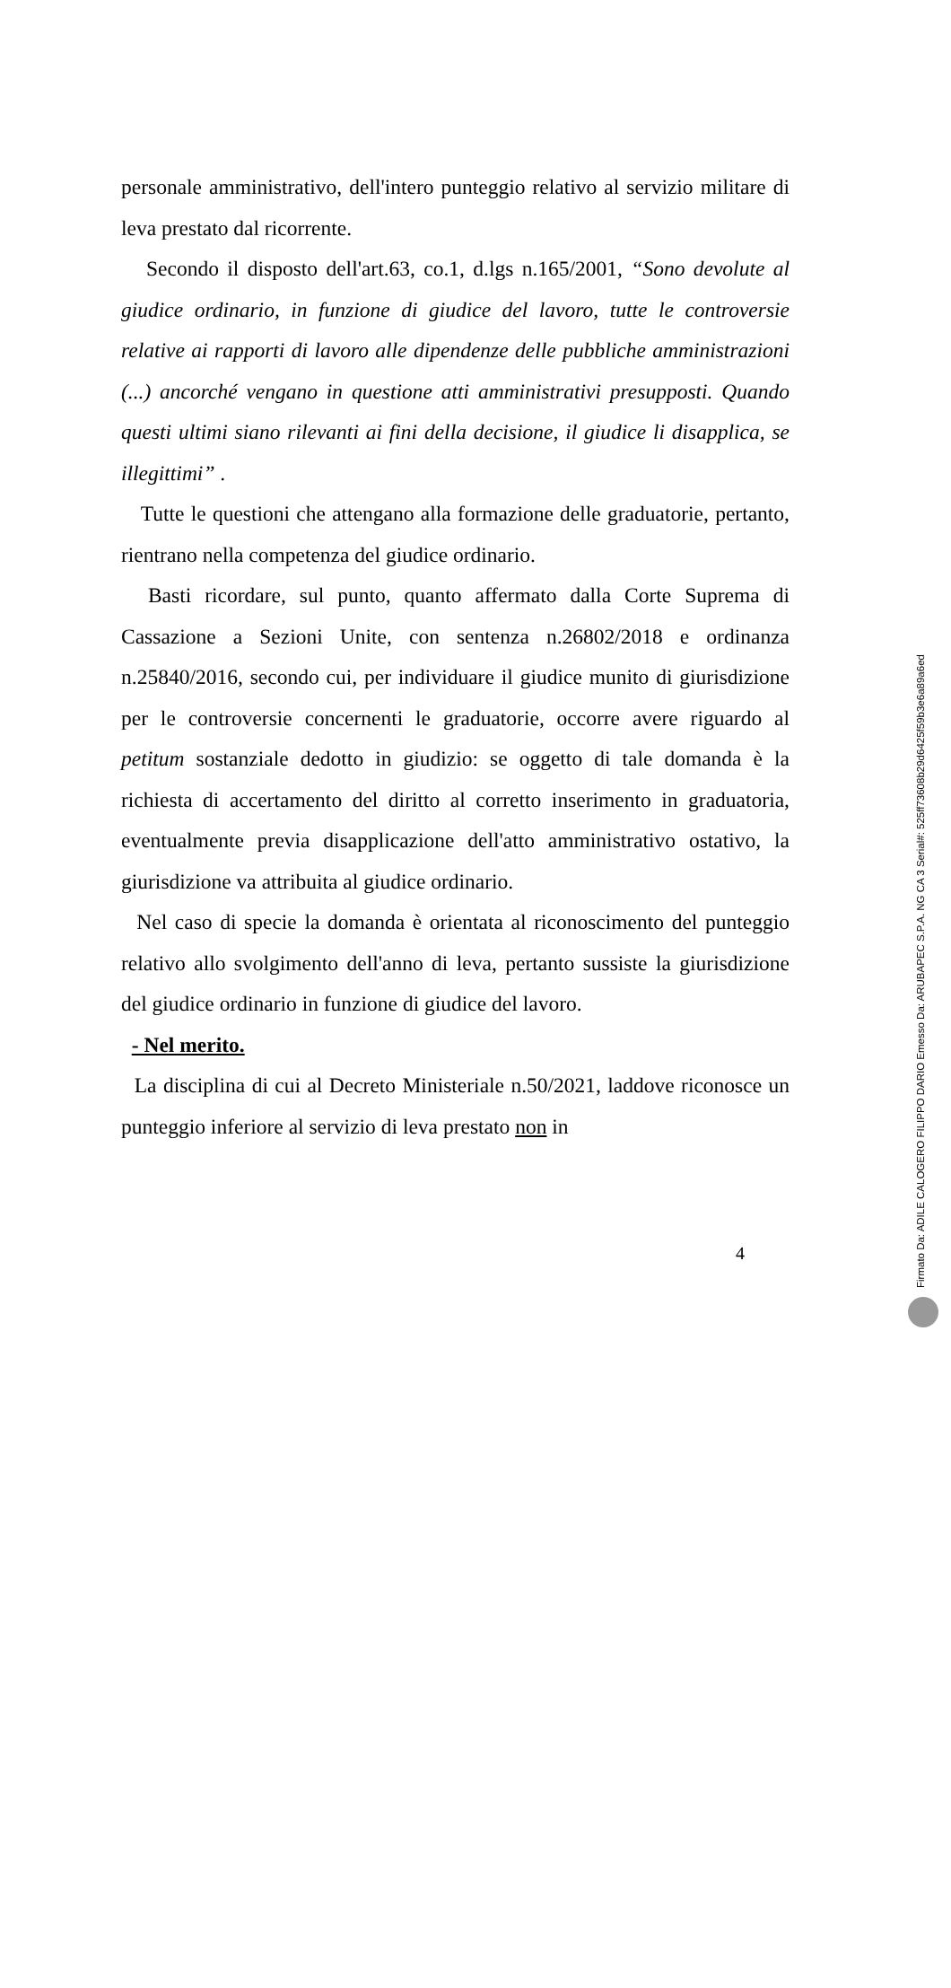personale amministrativo, dell'intero punteggio relativo al servizio militare di leva prestato dal ricorrente.
Secondo il disposto dell'art.63, co.1, d.lgs n.165/2001, “Sono devolute al giudice ordinario, in funzione di giudice del lavoro, tutte le controversie relative ai rapporti di lavoro alle dipendenze delle pubbliche amministrazioni (...) ancorché vengano in questione atti amministrativi presupposti. Quando questi ultimi siano rilevanti ai fini della decisione, il giudice li disapplica, se illegittimi” .
Tutte le questioni che attengano alla formazione delle graduatorie, pertanto, rientrano nella competenza del giudice ordinario.
Basti ricordare, sul punto, quanto affermato dalla Corte Suprema di Cassazione a Sezioni Unite, con sentenza n.26802/2018 e ordinanza n.25840/2016, secondo cui, per individuare il giudice munito di giurisdizione per le controversie concernenti le graduatorie, occorre avere riguardo al petitum sostanziale dedotto in giudizio: se oggetto di tale domanda è la richiesta di accertamento del diritto al corretto inserimento in graduatoria, eventualmente previa disapplicazione dell'atto amministrativo ostativo, la giurisdizione va attribuita al giudice ordinario.
Nel caso di specie la domanda è orientata al riconoscimento del punteggio relativo allo svolgimento dell'anno di leva, pertanto sussiste la giurisdizione del giudice ordinario in funzione di giudice del lavoro.
- Nel merito.
La disciplina di cui al Decreto Ministeriale n.50/2021, laddove riconosce un punteggio inferiore al servizio di leva prestato non in
4
Firmato Da: ADILE CALOGERO FILIPPO DARIO Emesso Da: ARUBAPEC S.P.A. NG CA 3 Serial#: 525ff73608b29d6425f59b3e6a89a6ed